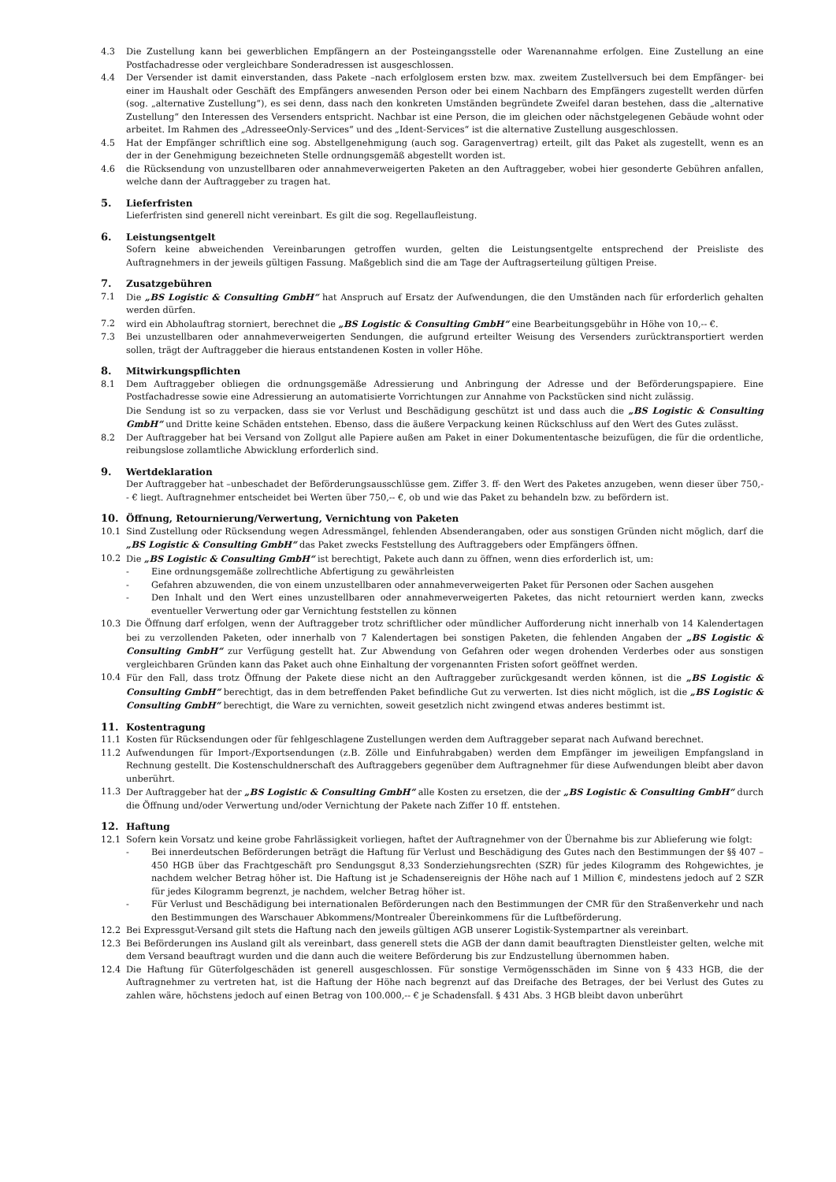4.3 Die Zustellung kann bei gewerblichen Empfängern an der Posteingangsstelle oder Warenannahme erfolgen. Eine Zustellung an eine Postfachadresse oder vergleichbare Sonderadressen ist ausgeschlossen.
4.4 Der Versender ist damit einverstanden, dass Pakete –nach erfolglosem ersten bzw. max. zweitem Zustellversuch bei dem Empfänger- bei einer im Haushalt oder Geschäft des Empfängers anwesenden Person oder bei einem Nachbarn des Empfängers zugestellt werden dürfen (sog. „alternative Zustellung“), es sei denn, dass nach den konkreten Umständen begründete Zweifel daran bestehen, dass die „alternative Zustellung“ den Interessen des Versenders entspricht. Nachbar ist eine Person, die im gleichen oder nächstgelegenen Gebäude wohnt oder arbeitet. Im Rahmen des „AdresseeOnly-Services“ und des „Ident-Services“ ist die alternative Zustellung ausgeschlossen.
4.5 Hat der Empfänger schriftlich eine sog. Abstellgenehmigung (auch sog. Garagenvertrag) erteilt, gilt das Paket als zugestellt, wenn es an der in der Genehmigung bezeichneten Stelle ordnungsgemäß abgestellt worden ist.
4.6 die Rücksendung von unzustellbaren oder annahmeverweigerten Paketen an den Auftraggeber, wobei hier gesonderte Gebühren anfallen, welche dann der Auftraggeber zu tragen hat.
5. Lieferfristen
Lieferfristen sind generell nicht vereinbart. Es gilt die sog. Regellaufleistung.
6. Leistungsentgelt
Sofern keine abweichenden Vereinbarungen getroffen wurden, gelten die Leistungsentgelte entsprechend der Preisliste des Auftragnehmers in der jeweils gültigen Fassung. Maßgeblich sind die am Tage der Auftragserteilung gültigen Preise.
7. Zusatzgebühren
7.1 Die „BS Logistic & Consulting GmbH“ hat Anspruch auf Ersatz der Aufwendungen, die den Umständen nach für erforderlich gehalten werden dürfen.
7.2 wird ein Abholauftrag storniert, berechnet die „BS Logistic & Consulting GmbH“ eine Bearbeitungsgebühr in Höhe von 10,-- €.
7.3 Bei unzustellbaren oder annahmeverweigerten Sendungen, die aufgrund erteilter Weisung des Versenders zurücktransportiert werden sollen, trägt der Auftraggeber die hieraus entstandenen Kosten in voller Höhe.
8. Mitwirkungspflichten
8.1 Dem Auftraggeber obliegen die ordnungsgemäße Adressierung und Anbringung der Adresse und der Beförderungspapiere. Eine Postfachadresse sowie eine Adressierung an automatisierte Vorrichtungen zur Annahme von Packstücken sind nicht zulässig.
Die Sendung ist so zu verpacken, dass sie vor Verlust und Beschädigung geschützt ist und dass auch die „BS Logistic & Consulting GmbH“ und Dritte keine Schäden entstehen. Ebenso, dass die äußere Verpackung keinen Rückschluss auf den Wert des Gutes zulässt.
8.2 Der Auftraggeber hat bei Versand von Zollgut alle Papiere außen am Paket in einer Dokumententasche beizufügen, die für die ordentliche, reibungslose zollamtliche Abwicklung erforderlich sind.
9. Wertdeklaration
Der Auftraggeber hat –unbeschadet der Beförderungsausschlüsse gem. Ziffer 3. ff- den Wert des Paketes anzugeben, wenn dieser über 750,-- € liegt. Auftragnehmer entscheidet bei Werten über 750,-- €, ob und wie das Paket zu behandeln bzw. zu befördern ist.
10. Öffnung, Retournierung/Verwertung, Vernichtung von Paketen
10.1 Sind Zustellung oder Rücksendung wegen Adressmängel, fehlenden Absenderangaben, oder aus sonstigen Gründen nicht möglich, darf die „BS Logistic & Consulting GmbH“ das Paket zwecks Feststellung des Auftraggebers oder Empfängers öffnen.
10.2 Die „BS Logistic & Consulting GmbH“ ist berechtigt, Pakete auch dann zu öffnen, wenn dies erforderlich ist, um:
- Eine ordnungsgemäße zollrechtliche Abfertigung zu gewährleisten
- Gefahren abzuwenden, die von einem unzustellbaren oder annahmeverweigerten Paket für Personen oder Sachen ausgehen
- Den Inhalt und den Wert eines unzustellbaren oder annahmeverweigerten Paketes, das nicht retourniert werden kann, zwecks eventueller Verwertung oder gar Vernichtung feststellen zu können
10.3 Die Öffnung darf erfolgen, wenn der Auftraggeber trotz schriftlicher oder mündlicher Aufforderung nicht innerhalb von 14 Kalendertagen bei zu verzollenden Paketen, oder innerhalb von 7 Kalendertagen bei sonstigen Paketen, die fehlenden Angaben der „BS Logistic & Consulting GmbH“ zur Verfügung gestellt hat. Zur Abwendung von Gefahren oder wegen drohenden Verderbes oder aus sonstigen vergleichbaren Gründen kann das Paket auch ohne Einhaltung der vorgenannten Fristen sofort geöffnet werden.
10.4 Für den Fall, dass trotz Öffnung der Pakete diese nicht an den Auftraggeber zurückgesandt werden können, ist die „BS Logistic & Consulting GmbH“ berechtigt, das in dem betreffenden Paket befindliche Gut zu verwerten. Ist dies nicht möglich, ist die „BS Logistic & Consulting GmbH“ berechtigt, die Ware zu vernichten, soweit gesetzlich nicht zwingend etwas anderes bestimmt ist.
11. Kostentragung
11.1 Kosten für Rücksendungen oder für fehlgeschlagene Zustellungen werden dem Auftraggeber separat nach Aufwand berechnet.
11.2 Aufwendungen für Import-/Exportsendungen (z.B. Zölle und Einfuhrabgaben) werden dem Empfänger im jeweiligen Empfangsland in Rechnung gestellt. Die Kostenschuldnerschaft des Auftraggebers gegenüber dem Auftragnehmer für diese Aufwendungen bleibt aber davon unberührt.
11.3 Der Auftraggeber hat der „BS Logistic & Consulting GmbH“ alle Kosten zu ersetzen, die der „BS Logistic & Consulting GmbH“ durch die Öffnung und/oder Verwertung und/oder Vernichtung der Pakete nach Ziffer 10 ff. entstehen.
12. Haftung
12.1 Sofern kein Vorsatz und keine grobe Fahrlässigkeit vorliegen, haftet der Auftragnehmer von der Übernahme bis zur Ablieferung wie folgt:
- Bei innerdeutschen Beförderungen beträgt die Haftung für Verlust und Beschädigung des Gutes nach den Bestimmungen der §§ 407 – 450 HGB über das Frachtgeschäft pro Sendungsgut 8,33 Sonderziehungsrechten (SZR) für jedes Kilogramm des Rohgewichtes, je nachdem welcher Betrag höher ist. Die Haftung ist je Schadensereignis der Höhe nach auf 1 Million €, mindestens jedoch auf 2 SZR für jedes Kilogramm begrenzt, je nachdem, welcher Betrag höher ist.
- Für Verlust und Beschädigung bei internationalen Beförderungen nach den Bestimmungen der CMR für den Straßenverkehr und nach den Bestimmungen des Warschauer Abkommens/Montrealer Übereinkommens für die Luftbeförderung.
12.2 Bei Expressgut-Versand gilt stets die Haftung nach den jeweils gültigen AGB unserer Logistik-Systempartner als vereinbart.
12.3 Bei Beförderungen ins Ausland gilt als vereinbart, dass generell stets die AGB der dann damit beauftragten Dienstleister gelten, welche mit dem Versand beauftragt wurden und die dann auch die weitere Beförderung bis zur Endzustellung übernommen haben.
12.4 Die Haftung für Güterfolgeschäden ist generell ausgeschlossen. Für sonstige Vermögensschäden im Sinne von § 433 HGB, die der Auftragnehmer zu vertreten hat, ist die Haftung der Höhe nach begrenzt auf das Dreifache des Betrages, der bei Verlust des Gutes zu zahlen wäre, höchstens jedoch auf einen Betrag von 100.000,-- € je Schadensfall. § 431 Abs. 3 HGB bleibt davon unberührt